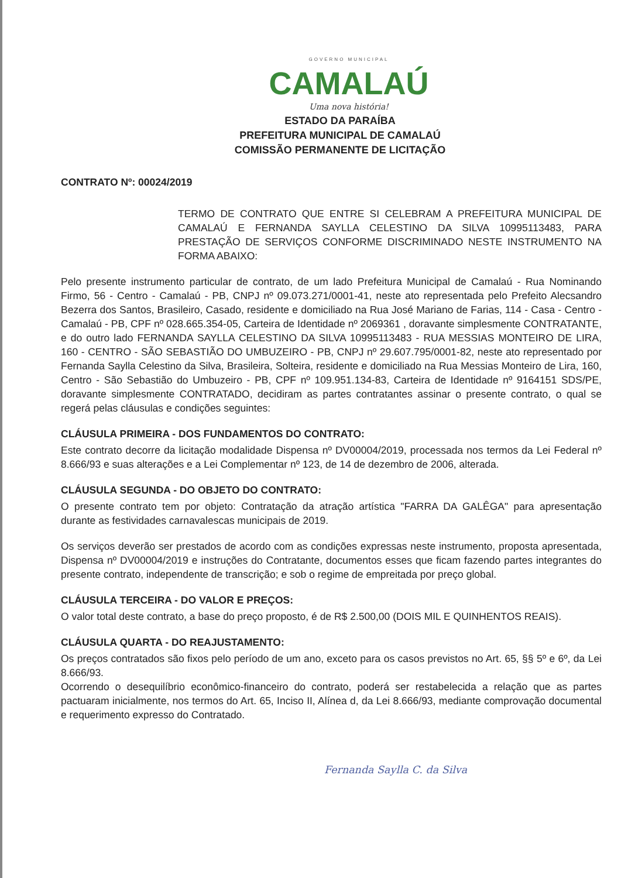GOVERNO MUNICIPAL
CAMALAÚ
Uma nova história!
ESTADO DA PARAÍBA
PREFEITURA MUNICIPAL DE CAMALAÚ
COMISSÃO PERMANENTE DE LICITAÇÃO
CONTRATO Nº: 00024/2019
TERMO DE CONTRATO QUE ENTRE SI CELEBRAM A PREFEITURA MUNICIPAL DE CAMALAÚ E FERNANDA SAYLLA CELESTINO DA SILVA 10995113483, PARA PRESTAÇÃO DE SERVIÇOS CONFORME DISCRIMINADO NESTE INSTRUMENTO NA FORMA ABAIXO:
Pelo presente instrumento particular de contrato, de um lado Prefeitura Municipal de Camalaú - Rua Nominando Firmo, 56 - Centro - Camalaú - PB, CNPJ nº 09.073.271/0001-41, neste ato representada pelo Prefeito Alecsandro Bezerra dos Santos, Brasileiro, Casado, residente e domiciliado na Rua José Mariano de Farias, 114 - Casa - Centro - Camalaú - PB, CPF nº 028.665.354-05, Carteira de Identidade nº 2069361 , doravante simplesmente CONTRATANTE, e do outro lado FERNANDA SAYLLA CELESTINO DA SILVA 10995113483 - RUA MESSIAS MONTEIRO DE LIRA, 160 - CENTRO - SÃO SEBASTIÃO DO UMBUZEIRO - PB, CNPJ nº 29.607.795/0001-82, neste ato representado por Fernanda Saylla Celestino da Silva, Brasileira, Solteira, residente e domiciliado na Rua Messias Monteiro de Lira, 160, Centro - São Sebastião do Umbuzeiro - PB, CPF nº 109.951.134-83, Carteira de Identidade nº 9164151 SDS/PE, doravante simplesmente CONTRATADO, decidiram as partes contratantes assinar o presente contrato, o qual se regerá pelas cláusulas e condições seguintes:
CLÁUSULA PRIMEIRA - DOS FUNDAMENTOS DO CONTRATO:
Este contrato decorre da licitação modalidade Dispensa nº DV00004/2019, processada nos termos da Lei Federal nº 8.666/93 e suas alterações e a Lei Complementar nº 123, de 14 de dezembro de 2006, alterada.
CLÁUSULA SEGUNDA - DO OBJETO DO CONTRATO:
O presente contrato tem por objeto: Contratação da atração artística "FARRA DA GALÊGA" para apresentação durante as festividades carnavalescas municipais de 2019.
Os serviços deverão ser prestados de acordo com as condições expressas neste instrumento, proposta apresentada, Dispensa nº DV00004/2019 e instruções do Contratante, documentos esses que ficam fazendo partes integrantes do presente contrato, independente de transcrição; e sob o regime de empreitada por preço global.
CLÁUSULA TERCEIRA - DO VALOR E PREÇOS:
O valor total deste contrato, a base do preço proposto, é de R$ 2.500,00 (DOIS MIL E QUINHENTOS REAIS).
CLÁUSULA QUARTA - DO REAJUSTAMENTO:
Os preços contratados são fixos pelo período de um ano, exceto para os casos previstos no Art. 65, §§ 5º e 6º, da Lei 8.666/93.
Ocorrendo o desequilíbrio econômico-financeiro do contrato, poderá ser restabelecida a relação que as partes pactuaram inicialmente, nos termos do Art. 65, Inciso II, Alínea d, da Lei 8.666/93, mediante comprovação documental e requerimento expresso do Contratado.
Fernanda Saylla C. da Silva